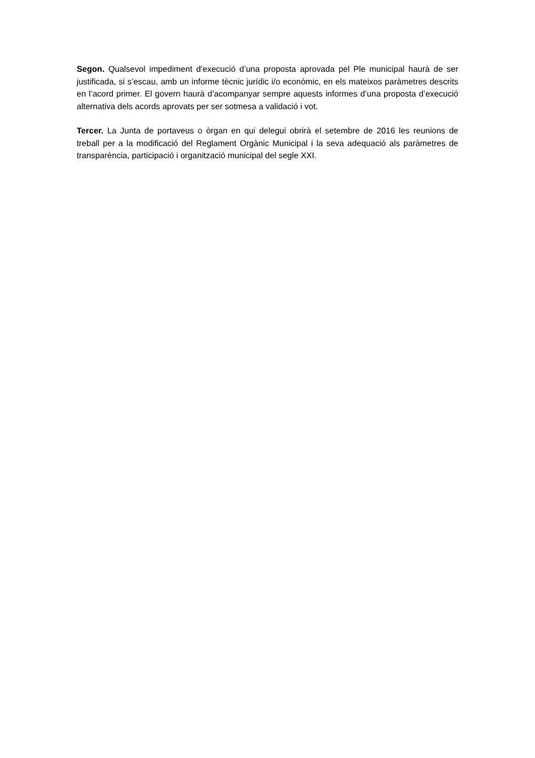Segon. Qualsevol impediment d’execució d’una proposta aprovada pel Ple municipal haurà de ser justificada, si s’escau, amb un informe tècnic jurídic i/o econòmic, en els mateixos paràmetres descrits en l’acord primer. El govern haurà d’acompanyar sempre aquests informes d’una proposta d’execució alternativa dels acords aprovats per ser sotmesa a validació i vot.
Tercer. La Junta de portaveus o òrgan en qui delegui obrirà el setembre de 2016 les reunions de treball per a la modificació del Reglament Orgànic Municipal i la seva adequació als paràmetres de transparència, participació i organització municipal del segle XXI.